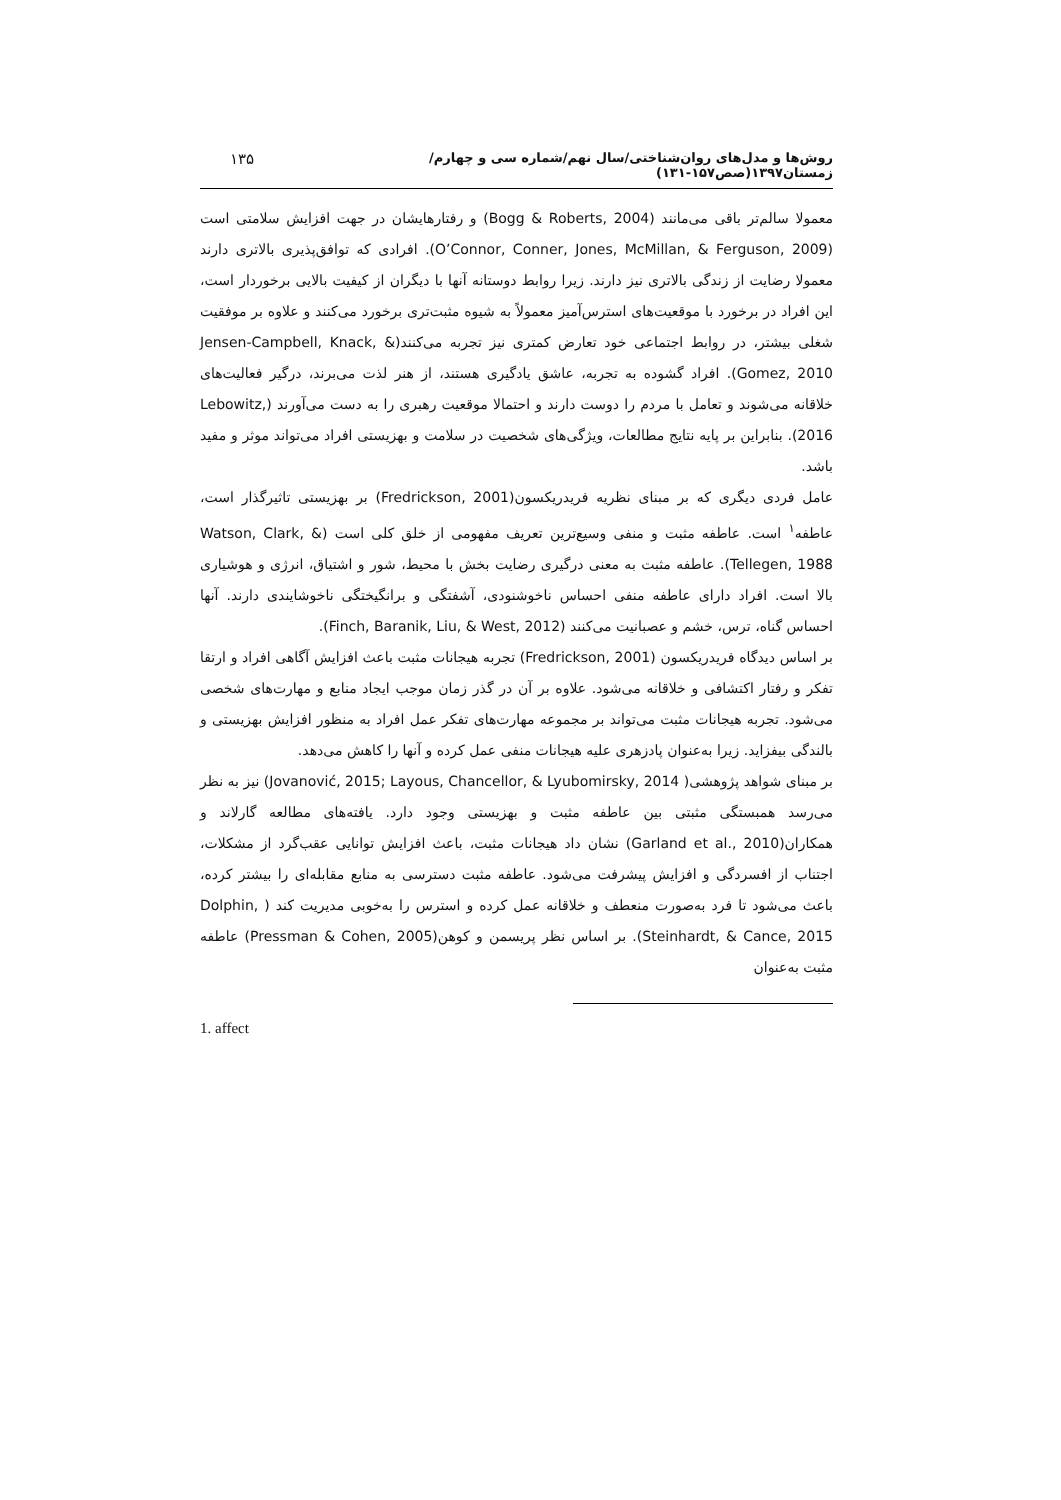روش‌ها و مدل‌های روان‌شناختی/سال نهم/شماره سی و چهارم/ زمستان۱۳۹۷(صص۱۵۷-۱۳۱) ۱۳۵
معمولا سالم‌تر باقی می‌مانند (Bogg & Roberts, 2004) و رفتارهایشان در جهت افزایش سلامتی است (O’Connor, Conner, Jones, McMillan, & Ferguson, 2009). افرادی که توافق‌پذیری بالاتری دارند معمولا رضایت از زندگی بالاتری نیز دارند. زیرا روابط دوستانه آنها با دیگران از کیفیت بالایی برخوردار است، این افراد در برخورد با موقعیت‌های استرس‌آمیز معمولاً به شیوه مثبت‌تری برخورد می‌کنند و علاوه بر موفقیت شغلی بیشتر، در روابط اجتماعی خود تعارض کمتری نیز تجربه می‌کنند(Jensen-Campbell, Knack, & Gomez, 2010). افراد گشوده به تجربه، عاشق یادگیری هستند، از هنر لذت می‌برند، درگیر فعالیت‌های خلاقانه می‌شوند و تعامل با مردم را دوست دارند و احتمالا موقعیت رهبری را به دست می‌آورند (Lebowitz, 2016). بنابراین بر پایه نتایج مطالعات، ویژگی‌های شخصیت در سلامت و بهزیستی افراد می‌تواند موثر و مفید باشد.
عامل فردی دیگری که بر مبنای نظریه فریدریکسون(Fredrickson, 2001) بر بهزیستی تاثیرگذار است، عاطفه<sup>۱</sup> است. عاطفه مثبت و منفی وسیع‌ترین تعریف مفهومی از خلق کلی است (Watson, Clark, & Tellegen, 1988). عاطفه مثبت به معنی درگیری رضایت بخش با محیط، شور و اشتیاق، انرژی و هوشیاری بالا است. افراد دارای عاطفه منفی احساس ناخوشنودی، آشفتگی و برانگیختگی ناخوشایندی دارند. آنها احساس گناه، ترس، خشم و عصبانیت می‌کنند (Finch, Baranik, Liu, & West, 2012).
بر اساس دیدگاه فریدریکسون (Fredrickson, 2001) تجربه هیجانات مثبت باعث افزایش آگاهی افراد و ارتقا تفکر و رفتار اکتشافی و خلاقانه می‌شود. علاوه بر آن در گذر زمان موجب ایجاد منابع و مهارت‌های شخصی می‌شود. تجربه هیجانات مثبت می‌تواند بر مجموعه مهارت‌های تفکر عمل افراد به منظور افزایش بهزیستی و بالندگی بیفزاید. زیرا به‌عنوان پادزهری علیه هیجانات منفی عمل کرده و آنها را کاهش می‌دهد.
بر مبنای شواهد پژوهشی( Jovanović, 2015; Layous, Chancellor, & Lyubomirsky, 2014) نیز به نظر می‌رسد همبستگی مثبتی بین عاطفه مثبت و بهزیستی وجود دارد. یافته‌های مطالعه گارلاند و همکاران(Garland et al., 2010) نشان داد هیجانات مثبت، باعث افزایش توانایی عقب‌گرد از مشکلات، اجتناب از افسردگی و افزایش پیشرفت می‌شود. عاطفه مثبت دسترسی به منابع مقابله‌ای را بیشتر کرده، باعث می‌شود تا فرد به‌صورت منعطف و خلاقانه عمل کرده و استرس را به‌خوبی مدیریت کند ( Dolphin, Steinhardt, & Cance, 2015). بر اساس نظر پریسمن و کوهن(Pressman & Cohen, 2005) عاطفه مثبت به‌عنوان
1. affect